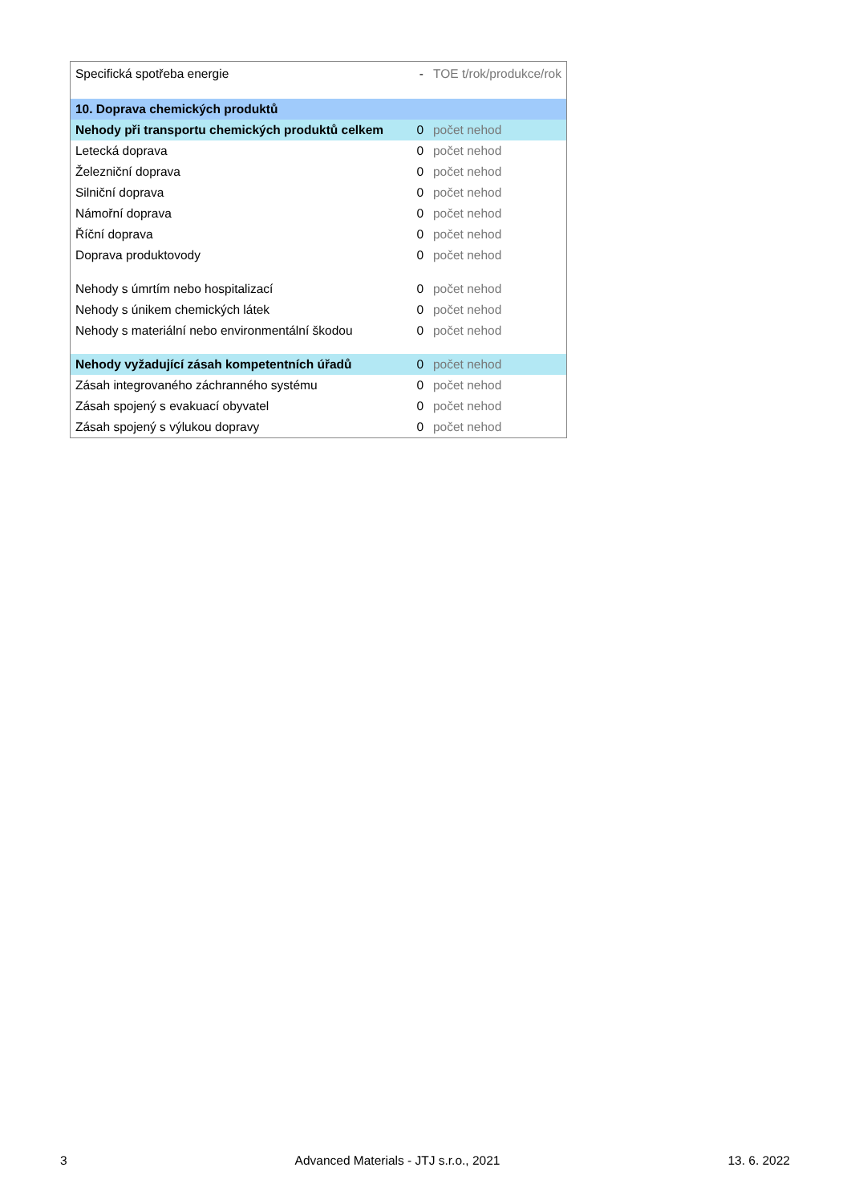| Specifická spotřeba energie | - | TOE t/rok/produkce/rok |
| 10. Doprava chemických produktů | | |
| Nehody při transportu chemických produktů celkem | 0 | počet nehod |
| Letecká doprava | 0 | počet nehod |
| Železniční doprava | 0 | počet nehod |
| Silniční doprava | 0 | počet nehod |
| Námořní doprava | 0 | počet nehod |
| Říční doprava | 0 | počet nehod |
| Doprava produktovody | 0 | počet nehod |
| Nehody s úmrtím nebo hospitalizací | 0 | počet nehod |
| Nehody s únikem chemických látek | 0 | počet nehod |
| Nehody s materiální nebo environmentální škodou | 0 | počet nehod |
| Nehody vyžadující zásah kompetentních úřadů | 0 | počet nehod |
| Zásah integrovaného záchranného systému | 0 | počet nehod |
| Zásah spojený s evakuací obyvatel | 0 | počet nehod |
| Zásah spojený s výlukou dopravy | 0 | počet nehod |
3 Advanced Materials - JTJ s.r.o., 2021 13. 6. 2022